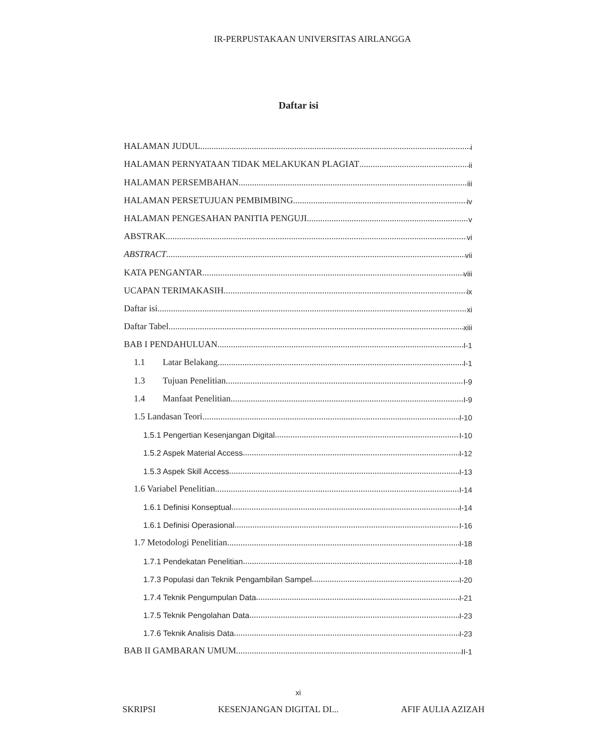IR-PERPUSTAKAAN UNIVERSITAS AIRLANGGA
Daftar isi
HALAMAN JUDUL i
HALAMAN PERNYATAAN TIDAK MELAKUKAN PLAGIAT ii
HALAMAN PERSEMBAHAN iii
HALAMAN PERSETUJUAN PEMBIMBING iv
HALAMAN PENGESAHAN PANITIA PENGUJI v
ABSTRAK vi
ABSTRACT vii
KATA PENGANTAR viii
UCAPAN TERIMAKASIH ix
Daftar isi xi
Daftar Tabel xiii
BAB I PENDAHULUAN I-1
1.1 Latar Belakang I-1
1.3 Tujuan Penelitian I-9
1.4 Manfaat Penelitian I-9
1.5 Landasan Teori I-10
1.5.1 Pengertian Kesenjangan Digital I-10
1.5.2 Aspek Material Access I-12
1.5.3 Aspek Skill Access I-13
1.6 Variabel Penelitian I-14
1.6.1 Definisi Konseptual I-14
1.6.1 Definisi Operasional I-16
1.7 Metodologi Penelitian I-18
1.7.1 Pendekatan Penelitian I-18
1.7.3 Populasi dan Teknik Pengambilan Sampel I-20
1.7.4 Teknik Pengumpulan Data I-21
1.7.5 Teknik Pengolahan Data I-23
1.7.6 Teknik Analisis Data I-23
BAB II GAMBARAN UMUM II-1
xi
SKRIPSI KESENJANGAN DIGITAL DI... AFIF AULIA AZIZAH